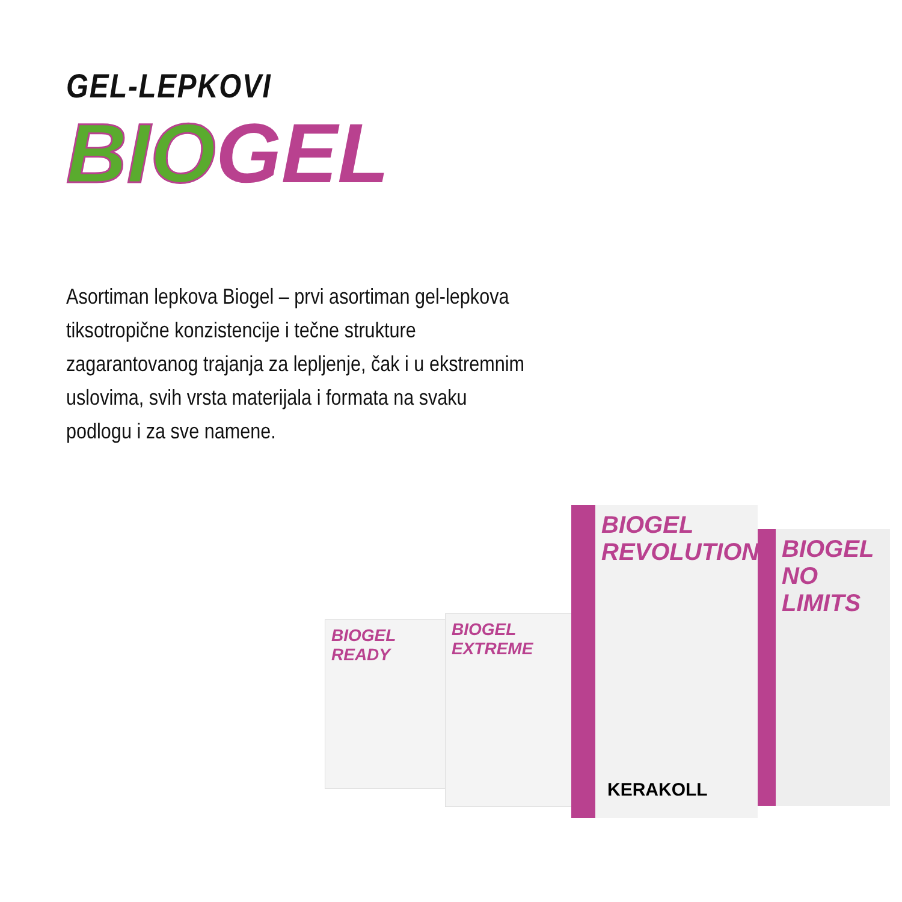GEL-LEPKOVI
BIO GEL
Asortiman lepkova Biogel – prvi asortiman gel-lepkova tiksotropične konzistencije i tečne strukture zagarantovanog trajanja za lepljenje, čak i u ekstremnim uslovima, svih vrsta materijala i formata na svaku podlogu i za sve namene.
BIOGEL READY
BIOGEL EXTREME
BIOGEL NO LIMITS
BIOGEL REVOLUTION
KERAKOLL